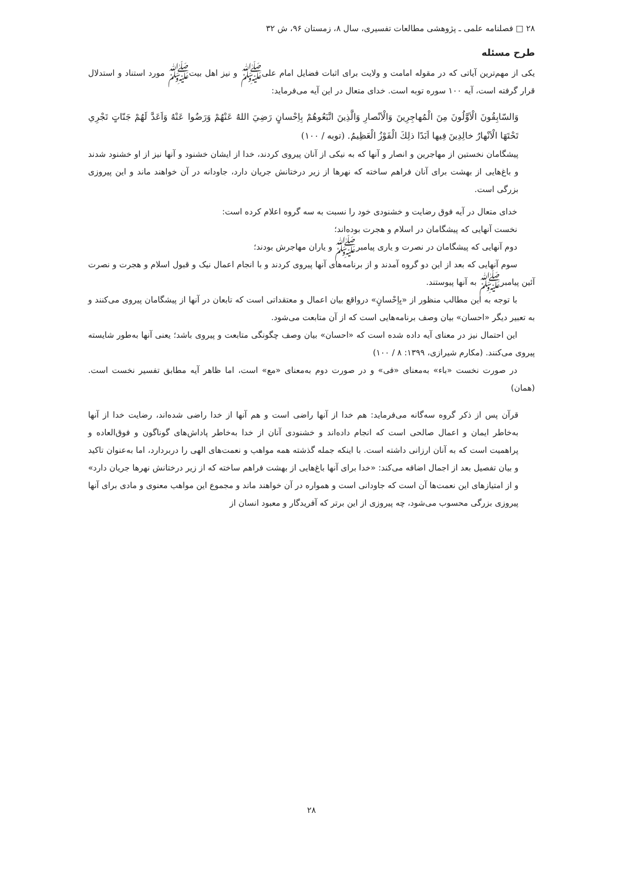۲۸ □ فصلنامه علمی ـ پژوهشی مطالعات تفسیری، سال ۸، زمستان ۹۶، ش ۳۲
طرح مسئله
یکی از مهم‌ترین آیاتی که در مقوله امامت و ولایت برای اثبات فضایل امام علی‌ﷺ و نیز اهل بیت‌ﷺ مورد استناد و استدلال قرار گرفته است، آیه ۱۰۰ سوره توبه است. خدای متعال در این آیه می‌فرماید:
وَالسّابِقُونَ الْاَوَّلُونَ مِنَ الْمُهاجِرِينَ وَالْاَنْصارِ وَالَّذِينَ اتَّبَعُوهُمْ بِاِحْسانٍ رَضِيَ اللهُ عَنْهُمْ وَرَضُوا عَنْهُ وَاَعَدَّ لَهُمْ جَنّاتٍ تَجْرِي تَحْتَهَا الْاَنْهارُ خالِدِينَ فِيها اَبَدًا ذلِكَ الْفَوْزُ الْعَظِيمُ. (توبه / ۱۰۰)
پیشگامان نخستین از مهاجرین و انصار و آنها که به نیکی از آنان پیروی کردند، خدا از ایشان خشنود و آنها نیز از او خشنود شدند و باغ‌هایی از بهشت برای آنان فراهم ساخته که نهرها از زیر درختانش جریان دارد، جاودانه در آن خواهند ماند و این پیروزی بزرگی است.
خدای متعال در آیه فوق رضایت و خشنودی خود را نسبت به سه گروه اعلام کرده است:
نخست آنهایی که پیشگامان در اسلام و هجرت بوده‌اند؛
دوم آنهایی که پیشگامان در نصرت و یاری پیامبرﷺ و یاران مهاجرش بودند؛
سوم آنهایی که بعد از این دو گروه آمدند و از برنامه‌های آنها پیروی کردند و با انجام اعمال نیک و قبول اسلام و هجرت و نصرت آئین پیامبرﷺ به آنها پیوستند.
با توجه به این مطالب منظور از «بِاِحْسانٍ» درواقع بیان اعمال و معتقداتی است که تابعان در آنها از پیشگامان پیروی می‌کنند و به تعبیر دیگر «احسان» بیان وصف برنامه‌هایی است که از آن متابعت می‌شود.
این احتمال نیز در معنای آیه داده شده است که «احسان» بیان وصف چگونگی متابعت و پیروی باشد؛ یعنی آنها به‌طور شایسته پیروی می‌کنند. (مکارم شیرازی، ۱۳۹۹: ۸ / ۱۰۰)
در صورت نخست «باء» به‌معنای «فی» و در صورت دوم به‌معنای «مع» است، اما ظاهر آیه مطابق تفسیر نخست است. (همان)
قرآن پس از ذکر گروه سه‌گانه می‌فرماید: هم خدا از آنها راضی است و هم آنها از خدا راضی شده‌اند، رضایت خدا از آنها به‌خاطر ایمان و اعمال صالحی است که انجام داده‌اند و خشنودی آنان از خدا به‌خاطر پاداش‌های گوناگون و فوق‌العاده و پراهمیت است که به آنان ارزانی داشته است. با اینکه جمله گذشته همه مواهب و نعمت‌های الهی را دربردارد، اما به‌عنوان تاکید و بیان تفصیل بعد از اجمال اضافه می‌کند: «خدا برای آنها باغ‌هایی از بهشت فراهم ساخته که از زیر درختانش نهرها جریان دارد» و از امتیازهای این نعمت‌ها آن است که جاودانی است و همواره در آن خواهند ماند و مجموع این مواهب معنوی و مادی برای آنها پیروزی بزرگی محسوب می‌شود، چه پیروزی از این برتر که آفریدگار و معبود انسان از
۲۸